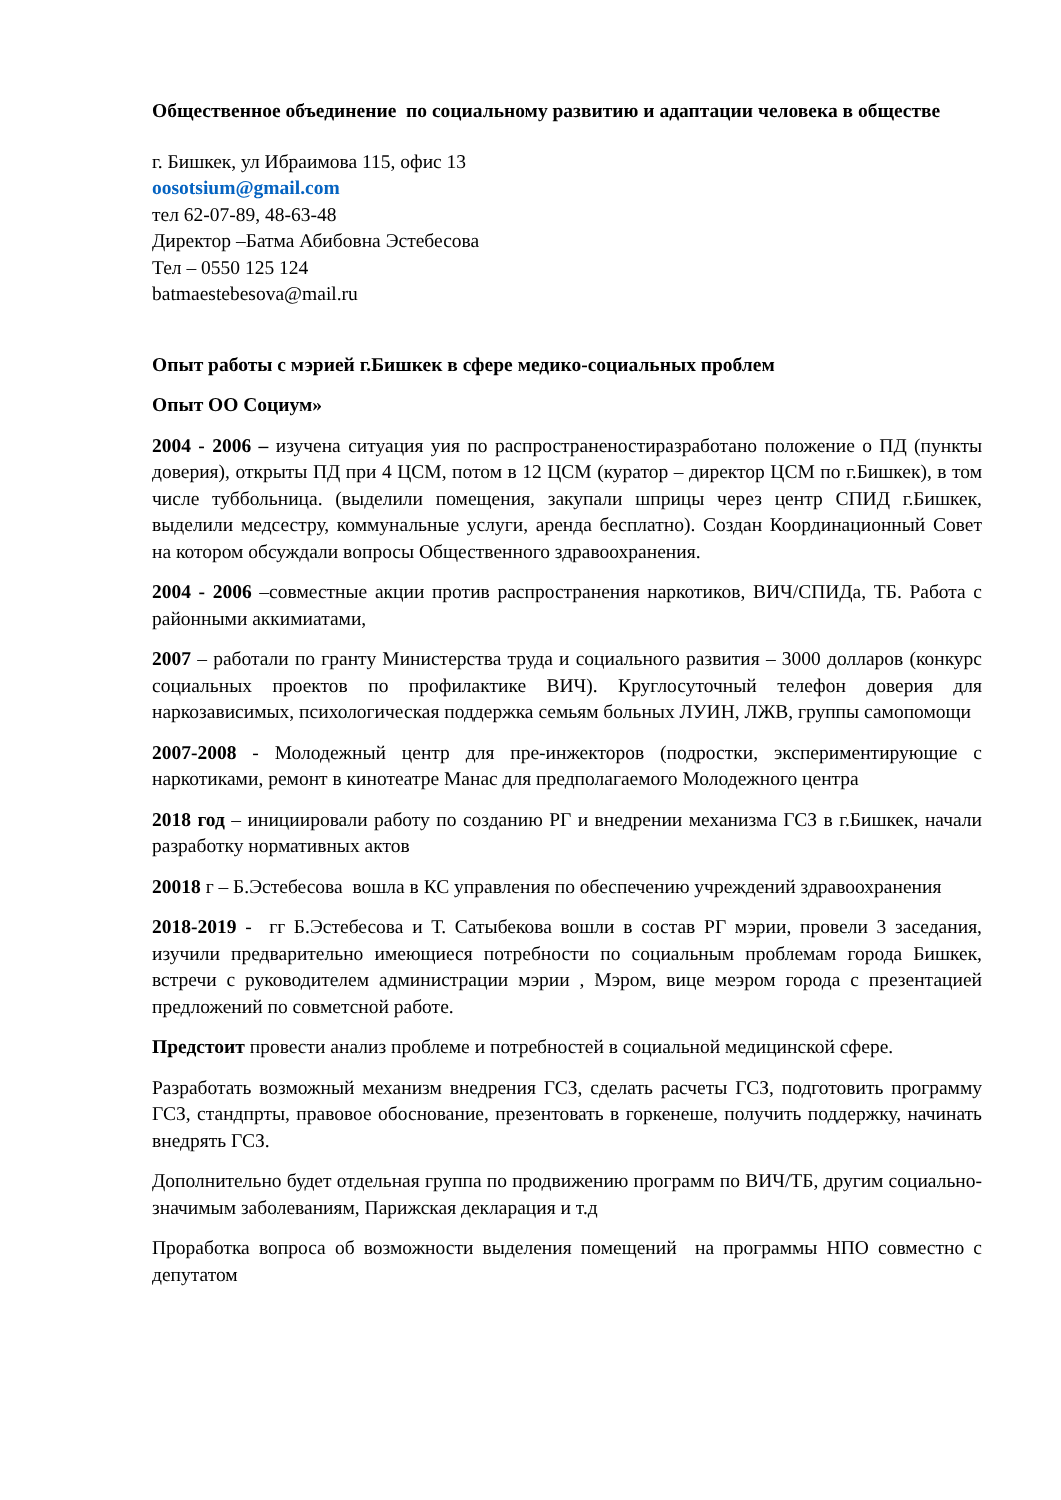Общественное объединение по социальному развитию и адаптации человека в обществе
г. Бишкек, ул Ибраимова 115, офис 13
oosotsium@gmail.com
тел 62-07-89, 48-63-48
Директор –Батма Абибовна Эстебесова
Тел – 0550 125 124
batmaestebesova@mail.ru
Опыт работы с мэрией г.Бишкек в сфере медико-социальных проблем
Опыт ОО Социум»
2004 - 2006 – изучена ситуация уия по распространеностиразработано положение о ПД (пункты доверия), открыты ПД при 4 ЦСМ, потом в 12 ЦСМ (куратор – директор ЦСМ по г.Бишкек), в том числе туббольница. (выделили помещения, закупали шприцы через центр СПИД г.Бишкек, выделили медсестру, коммунальные услуги, аренда бесплатно). Создан Координационный Совет на котором обсуждали вопросы Общественного здравоохранения.
2004 - 2006 –совместные акции против распространения наркотиков, ВИЧ/СПИДа, ТБ. Работа с районными аккимиатами,
2007 – работали по гранту Министерства труда и социального развития – 3000 долларов (конкурс социальных проектов по профилактике ВИЧ). Круглосуточный телефон доверия для наркозависимых, психологическая поддержка семьям больных ЛУИН, ЛЖВ, группы самопомощи
2007-2008 - Молодежный центр для пре-инжекторов (подростки, экспериментирующие с наркотиками, ремонт в кинотеатре Манас для предполагаемого Молодежного центра
2018 год – инициировали работу по созданию РГ и внедрении механизма ГСЗ в г.Бишкек, начали разработку нормативных актов
20018 г – Б.Эстебесова вошла в КС управления по обеспечению учреждений здравоохранения
2018-2019 - гг Б.Эстебесова и Т. Сатыбекова вошли в состав РГ мэрии, провели 3 заседания, изучили предварительно имеющиеся потребности по социальным проблемам города Бишкек, встречи с руководителем администрации мэрии , Мэром, вице меэром города с презентацией предложений по совметсной работе.
Предстоит провести анализ проблеме и потребностей в социальной медицинской сфере.
Разработать возможный механизм внедрения ГСЗ, сделать расчеты ГСЗ, подготовить программу ГСЗ, стандпрты, правовое обоснование, презентовать в горкенеше, получить поддержку, начинать внедрять ГСЗ.
Дополнительно будет отдельная группа по продвижению программ по ВИЧ/ТБ, другим социально-значимым заболеваниям, Парижская декларация и т.д
Проработка вопроса об возможности выделения помещений на программы НПО совместно с депутатом